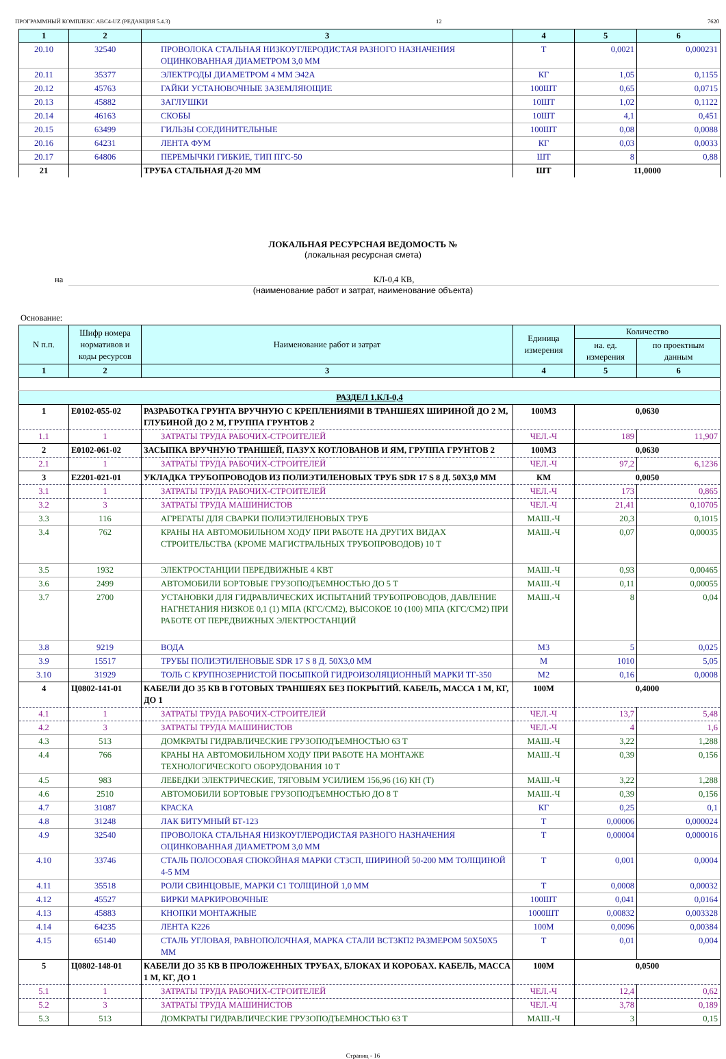ПРОГРАММНЫЙ КОМПЛЕКС АВС4-UZ (РЕДАКЦИЯ 5.4.3) 12 7620
| 1 | 2 | 3 | 4 | 5 | 6 |
| 20.10 | 32540 | ПРОВОЛОКА СТАЛЬНАЯ НИЗКОУГЛЕРОДИСТАЯ РАЗНОГО НАЗНАЧЕНИЯ ОЦИНКОВАННАЯ ДИАМЕТРОМ 3,0 ММ | Т | 0,0021 | 0,000231 |
| 20.11 | 35377 | ЭЛЕКТРОДЫ ДИАМЕТРОМ 4 ММ Э42А | КГ | 1,05 | 0,1155 |
| 20.12 | 45763 | ГАЙКИ УСТАНОВОЧНЫЕ ЗАЗЕМЛЯЮЩИЕ | 100ШТ | 0,65 | 0,0715 |
| 20.13 | 45882 | ЗАГЛУШКИ | 10ШТ | 1,02 | 0,1122 |
| 20.14 | 46163 | СКОБЫ | 10ШТ | 4,1 | 0,451 |
| 20.15 | 63499 | ГИЛЬЗЫ СОЕДИНИТЕЛЬНЫЕ | 100ШТ | 0,08 | 0,0088 |
| 20.16 | 64231 | ЛЕНТА ФУМ | КГ | 0,03 | 0,0033 |
| 20.17 | 64806 | ПЕРЕМЫЧКИ ГИБКИЕ, ТИП ПГС-50 | ШТ | 8 | 0,88 |
| 21 | | ТРУБА СТАЛЬНАЯ Д-20 ММ | ШТ | 11,0000 | |
ЛОКАЛЬНАЯ РЕСУРСНАЯ ВЕДОМОСТЬ №
(локальная ресурсная смета)
на КЛ-0,4 КВ,
(наименование работ и затрат, наименование объекта)
Основание:
| N п.п. | Шифр номера нормативов и коды ресурсов | Наименование работ и затрат | Единица измерения | Количество | |
| --- | --- | --- | --- | --- | --- |
| | | | | на. ед. измерения | по проектным данным |
| 1 | 2 | 3 | 4 | 5 | 6 |
| РАЗДЕЛ 1.КЛ-0,4 | | | | | |
| 1 | Е0102-055-02 | РАЗРАБОТКА ГРУНТА ВРУЧНУЮ С КРЕПЛЕНИЯМИ В ТРАНШЕЯХ ШИРИНОЙ ДО 2 М, ГЛУБИНОЙ ДО 2 М, ГРУППА ГРУНТОВ 2 | 100М3 | 0,0630 | |
| 1.1 | 1 | ЗАТРАТЫ ТРУДА РАБОЧИХ-СТРОИТЕЛЕЙ | ЧЕЛ.-Ч | 189 | 11,907 |
| 2 | Е0102-061-02 | ЗАСЫПКА ВРУЧНУЮ ТРАНШЕЙ, ПАЗУХ КОТЛОВАНОВ И ЯМ, ГРУППА ГРУНТОВ 2 | 100М3 | 0,0630 | |
| 2.1 | 1 | ЗАТРАТЫ ТРУДА РАБОЧИХ-СТРОИТЕЛЕЙ | ЧЕЛ.-Ч | 97,2 | 6,1236 |
| 3 | Е2201-021-01 | УКЛАДКА ТРУБОПРОВОДОВ ИЗ ПОЛИЭТИЛЕНОВЫХ ТРУБ SDR 17 S 8 Д. 50Х3,0 ММ | КМ | 0,0050 | |
| 3.1 | 1 | ЗАТРАТЫ ТРУДА РАБОЧИХ-СТРОИТЕЛЕЙ | ЧЕЛ.-Ч | 173 | 0,865 |
| 3.2 | 3 | ЗАТРАТЫ ТРУДА МАШИНИСТОВ | ЧЕЛ.-Ч | 21,41 | 0,10705 |
| 3.3 | 116 | АГРЕГАТЫ ДЛЯ СВАРКИ ПОЛИЭТИЛЕНОВЫХ ТРУБ | МАШ.-Ч | 20,3 | 0,1015 |
| 3.4 | 762 | КРАНЫ НА АВТОМОБИЛЬНОМ ХОДУ ПРИ РАБОТЕ НА ДРУГИХ ВИДАХ СТРОИТЕЛЬСТВА (КРОМЕ МАГИСТРАЛЬНЫХ ТРУБОПРОВОДОВ) 10 Т | МАШ.-Ч | 0,07 | 0,00035 |
| 3.5 | 1932 | ЭЛЕКТРОСТАНЦИИ ПЕРЕДВИЖНЫЕ 4 КВТ | МАШ.-Ч | 0,93 | 0,00465 |
| 3.6 | 2499 | АВТОМОБИЛИ БОРТОВЫЕ ГРУЗОПОДЪЕМНОСТЬЮ ДО 5 Т | МАШ.-Ч | 0,11 | 0,00055 |
| 3.7 | 2700 | УСТАНОВКИ ДЛЯ ГИДРАВЛИЧЕСКИХ ИСПЫТАНИЙ ТРУБОПРОВОДОВ, ДАВЛЕНИЕ НАГНЕТАНИЯ НИЗКОЕ 0,1 (1) МПА (КГС/СМ2), ВЫСОКОЕ 10 (100) МПА (КГС/СМ2) ПРИ РАБОТЕ ОТ ПЕРЕДВИЖНЫХ ЭЛЕКТРОСТАНЦИЙ | МАШ.-Ч | 8 | 0,04 |
| 3.8 | 9219 | ВОДА | М3 | 5 | 0,025 |
| 3.9 | 15517 | ТРУБЫ ПОЛИЭТИЛЕНОВЫЕ SDR 17 S 8 Д. 50Х3,0 ММ | М | 1010 | 5,05 |
| 3.10 | 31929 | ТОЛЬ С КРУПНОЗЕРНИСТОЙ ПОСЫПКОЙ ГИДРОИЗОЛЯЦИОННЫЙ МАРКИ ТГ-350 | М2 | 0,16 | 0,0008 |
| 4 | Ц0802-141-01 | КАБЕЛИ ДО 35 КВ В ГОТОВЫХ ТРАНШЕЯХ БЕЗ ПОКРЫТИЙ. КАБЕЛЬ, МАССА 1 М, КГ, ДО 1 | 100М | 0,4000 | |
| 4.1 | 1 | ЗАТРАТЫ ТРУДА РАБОЧИХ-СТРОИТЕЛЕЙ | ЧЕЛ.-Ч | 13,7 | 5,48 |
| 4.2 | 3 | ЗАТРАТЫ ТРУДА МАШИНИСТОВ | ЧЕЛ.-Ч | 4 | 1,6 |
| 4.3 | 513 | ДОМКРАТЫ ГИДРАВЛИЧЕСКИЕ ГРУЗОПОДЪЕМНОСТЬЮ 63 Т | МАШ.-Ч | 3,22 | 1,288 |
| 4.4 | 766 | КРАНЫ НА АВТОМОБИЛЬНОМ ХОДУ ПРИ РАБОТЕ НА МОНТАЖЕ ТЕХНОЛОГИЧЕСКОГО ОБОРУДОВАНИЯ 10 Т | МАШ.-Ч | 0,39 | 0,156 |
| 4.5 | 983 | ЛЕБЕДКИ ЭЛЕКТРИЧЕСКИЕ, ТЯГОВЫМ УСИЛИЕМ 156,96 (16) КН (Т) | МАШ.-Ч | 3,22 | 1,288 |
| 4.6 | 2510 | АВТОМОБИЛИ БОРТОВЫЕ ГРУЗОПОДЪЕМНОСТЬЮ ДО 8 Т | МАШ.-Ч | 0,39 | 0,156 |
| 4.7 | 31087 | КРАСКА | КГ | 0,25 | 0,1 |
| 4.8 | 31248 | ЛАК БИТУМНЫЙ БТ-123 | Т | 0,00006 | 0,000024 |
| 4.9 | 32540 | ПРОВОЛОКА СТАЛЬНАЯ НИЗКОУГЛЕРОДИСТАЯ РАЗНОГО НАЗНАЧЕНИЯ ОЦИНКОВАННАЯ ДИАМЕТРОМ 3,0 ММ | Т | 0,00004 | 0,000016 |
| 4.10 | 33746 | СТАЛЬ ПОЛОСОВАЯ СПОКОЙНАЯ МАРКИ СТ3СП, ШИРИНОЙ 50-200 ММ ТОЛЩИНОЙ 4-5 ММ | Т | 0,001 | 0,0004 |
| 4.11 | 35518 | РОЛИ СВИНЦОВЫЕ, МАРКИ С1 ТОЛЩИНОЙ 1,0 ММ | Т | 0,0008 | 0,00032 |
| 4.12 | 45527 | БИРКИ МАРКИРОВОЧНЫЕ | 100ШТ | 0,041 | 0,0164 |
| 4.13 | 45883 | КНОПКИ МОНТАЖНЫЕ | 1000ШТ | 0,00832 | 0,003328 |
| 4.14 | 64235 | ЛЕНТА К226 | 100М | 0,0096 | 0,00384 |
| 4.15 | 65140 | СТАЛЬ УГЛОВАЯ, РАВНОПОЛОЧНАЯ, МАРКА СТАЛИ ВСТ3КП2 РАЗМЕРОМ 50Х50Х5 ММ | Т | 0,01 | 0,004 |
| 5 | Ц0802-148-01 | КАБЕЛИ ДО 35 КВ В ПРОЛОЖЕННЫХ ТРУБАХ, БЛОКАХ И КОРОБАХ. КАБЕЛЬ, МАССА 1 М, КГ, ДО 1 | 100М | 0,0500 | |
| 5.1 | 1 | ЗАТРАТЫ ТРУДА РАБОЧИХ-СТРОИТЕЛЕЙ | ЧЕЛ.-Ч | 12,4 | 0,62 |
| 5.2 | 3 | ЗАТРАТЫ ТРУДА МАШИНИСТОВ | ЧЕЛ.-Ч | 3,78 | 0,189 |
| 5.3 | 513 | ДОМКРАТЫ ГИДРАВЛИЧЕСКИЕ ГРУЗОПОДЪЕМНОСТЬЮ 63 Т | МАШ.-Ч | 3 | 0,15 |
Страниц - 16